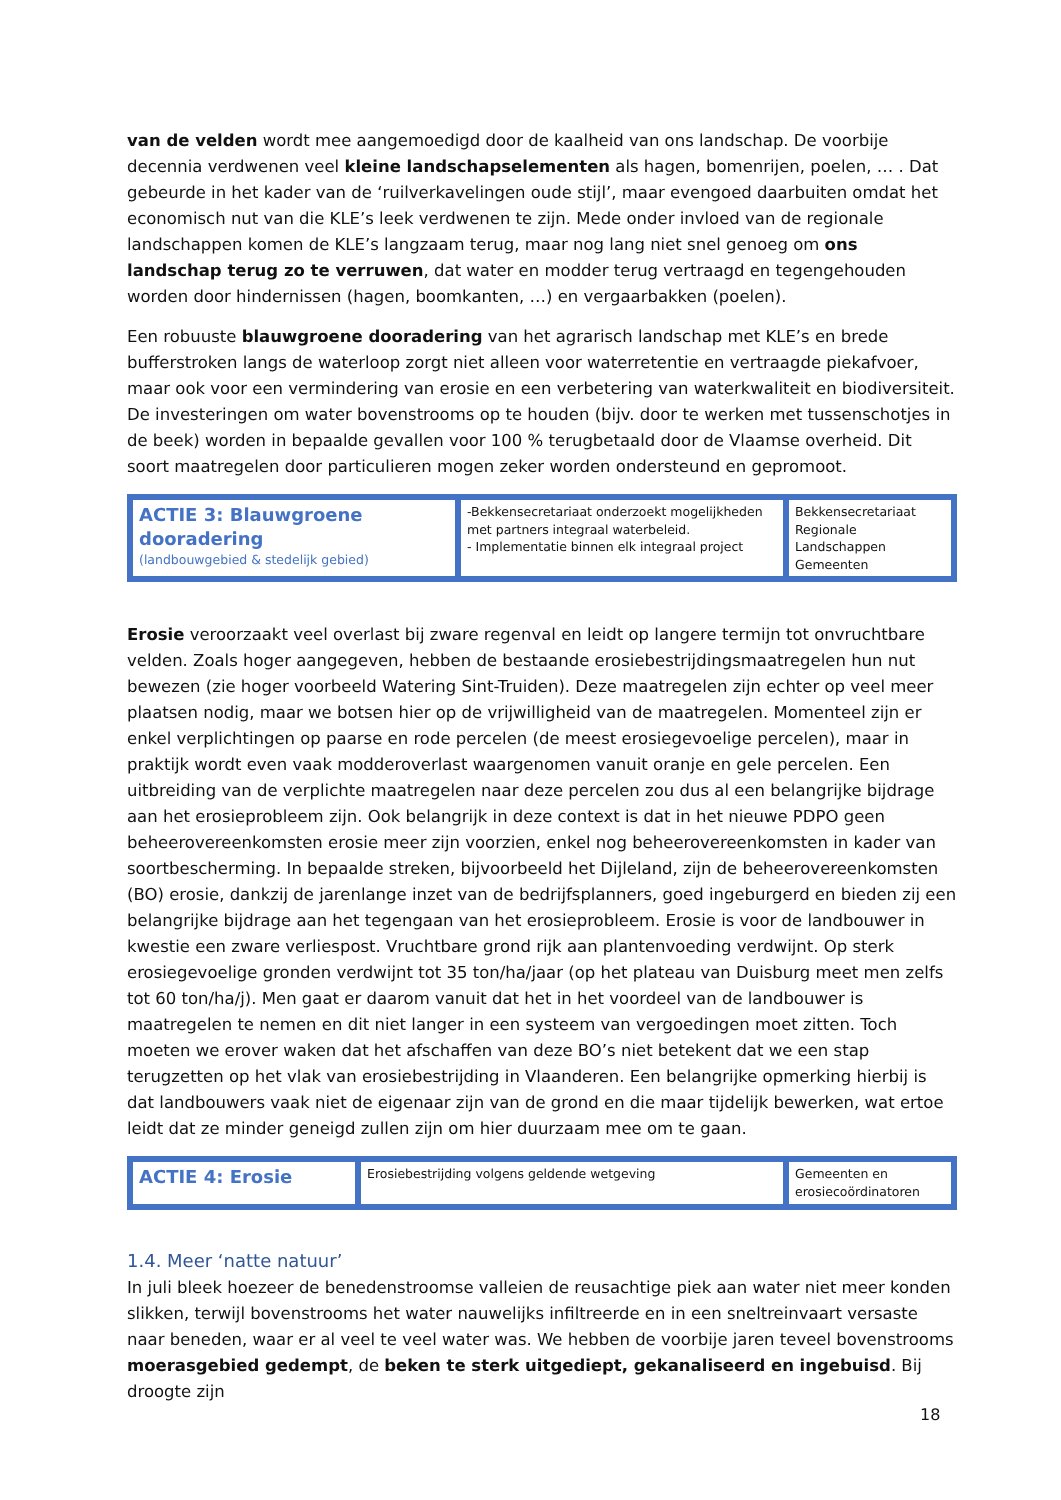van de velden wordt mee aangemoedigd door de kaalheid van ons landschap. De voorbije decennia verdwenen veel kleine landschapselementen als hagen, bomenrijen, poelen, … . Dat gebeurde in het kader van de ‘ruilverkavelingen oude stijl’, maar evengoed daarbuiten omdat het economisch nut van die KLE’s leek verdwenen te zijn. Mede onder invloed van de regionale landschappen komen de KLE’s langzaam terug, maar nog lang niet snel genoeg om ons landschap terug zo te verruwen, dat water en modder terug vertraagd en tegengehouden worden door hindernissen (hagen, boomkanten, …) en vergaarbakken (poelen).
Een robuuste blauwgroene dooradering van het agrarisch landschap met KLE’s en brede bufferstroken langs de waterloop zorgt niet alleen voor waterretentie en vertraagde piekafvoer, maar ook voor een vermindering van erosie en een verbetering van waterkwaliteit en biodiversiteit. De investeringen om water bovenstrooms op te houden (bijv. door te werken met tussenschotjes in de beek) worden in bepaalde gevallen voor 100 % terugbetaald door de Vlaamse overheid. Dit soort maatregelen door particulieren mogen zeker worden ondersteund en gepromoot.
| ACTIE 3: Blauwgroene dooradering (landbouwgebied & stedelijk gebied) | -Bekkensecretariaat onderzoekt mogelijkheden met partners integraal waterbeleid. - Implementatie binnen elk integraal project | Bekkensecretariaat Regionale Landschappen Gemeenten |
Erosie veroorzaakt veel overlast bij zware regenval en leidt op langere termijn tot onvruchtbare velden. Zoals hoger aangegeven, hebben de bestaande erosiebestrijdingsmaatregelen hun nut bewezen (zie hoger voorbeeld Watering Sint-Truiden). Deze maatregelen zijn echter op veel meer plaatsen nodig, maar we botsen hier op de vrijwilligheid van de maatregelen. Momenteel zijn er enkel verplichtingen op paarse en rode percelen (de meest erosiegevoelige percelen), maar in praktijk wordt even vaak modderoverlast waargenomen vanuit oranje en gele percelen. Een uitbreiding van de verplichte maatregelen naar deze percelen zou dus al een belangrijke bijdrage aan het erosieprobleem zijn. Ook belangrijk in deze context is dat in het nieuwe PDPO geen beheerovereenkomsten erosie meer zijn voorzien, enkel nog beheerovereenkomsten in kader van soortbescherming. In bepaalde streken, bijvoorbeeld het Dijleland, zijn de beheerovereenkomsten (BO) erosie, dankzij de jarenlange inzet van de bedrijfsplanners, goed ingeburgerd en bieden zij een belangrijke bijdrage aan het tegengaan van het erosieprobleem. Erosie is voor de landbouwer in kwestie een zware verliespost. Vruchtbare grond rijk aan plantenvoeding verdwijnt. Op sterk erosiegevoelige gronden verdwijnt tot 35 ton/ha/jaar (op het plateau van Duisburg meet men zelfs tot 60 ton/ha/j). Men gaat er daarom vanuit dat het in het voordeel van de landbouwer is maatregelen te nemen en dit niet langer in een systeem van vergoedingen moet zitten. Toch moeten we erover waken dat het afschaffen van deze BO’s niet betekent dat we een stap terugzetten op het vlak van erosiebestrijding in Vlaanderen. Een belangrijke opmerking hierbij is dat landbouwers vaak niet de eigenaar zijn van de grond en die maar tijdelijk bewerken, wat ertoe leidt dat ze minder geneigd zullen zijn om hier duurzaam mee om te gaan.
| ACTIE 4: Erosie | Erosiebestrijding volgens geldende wetgeving | Gemeenten en erosiecoördinatoren |
1.4. Meer ‘natte natuur’
In juli bleek hoezeer de benedenstroomse valleien de reusachtige piek aan water niet meer konden slikken, terwijl bovenstrooms het water nauwelijks infiltreerde en in een sneltreinvaart versaste naar beneden, waar er al veel te veel water was. We hebben de voorbije jaren teveel bovenstrooms moerasgebied gedempt, de beken te sterk uitgediept, gekanaliseerd en ingebuisd. Bij droogte zijn
18